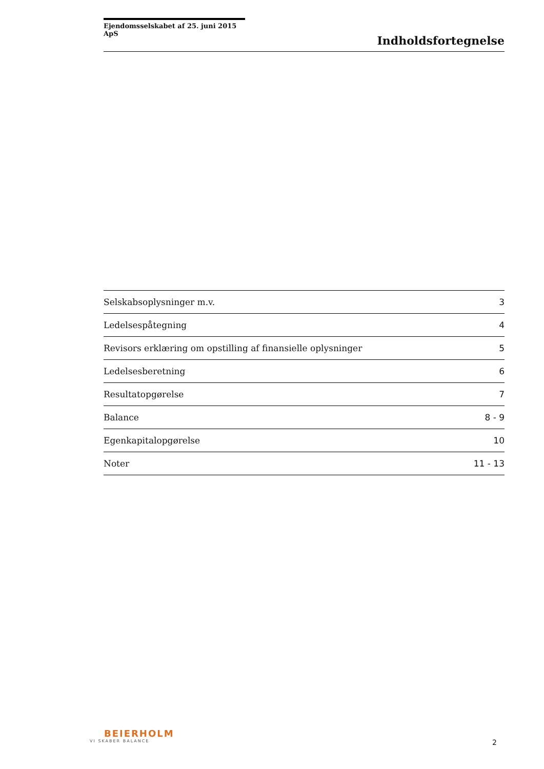Ejendomsselskabet af 25. juni 2015 ApS
Indholdsfortegnelse
| Selskabsoplysninger m.v. | 3 |
| Ledelsespåtegning | 4 |
| Revisors erklæring om opstilling af finansielle oplysninger | 5 |
| Ledelsesberetning | 6 |
| Resultatopgørelse | 7 |
| Balance | 8 - 9 |
| Egenkapitalopgørelse | 10 |
| Noter | 11 - 13 |
BEIERHOLM
VI SKABER BALANCE
2